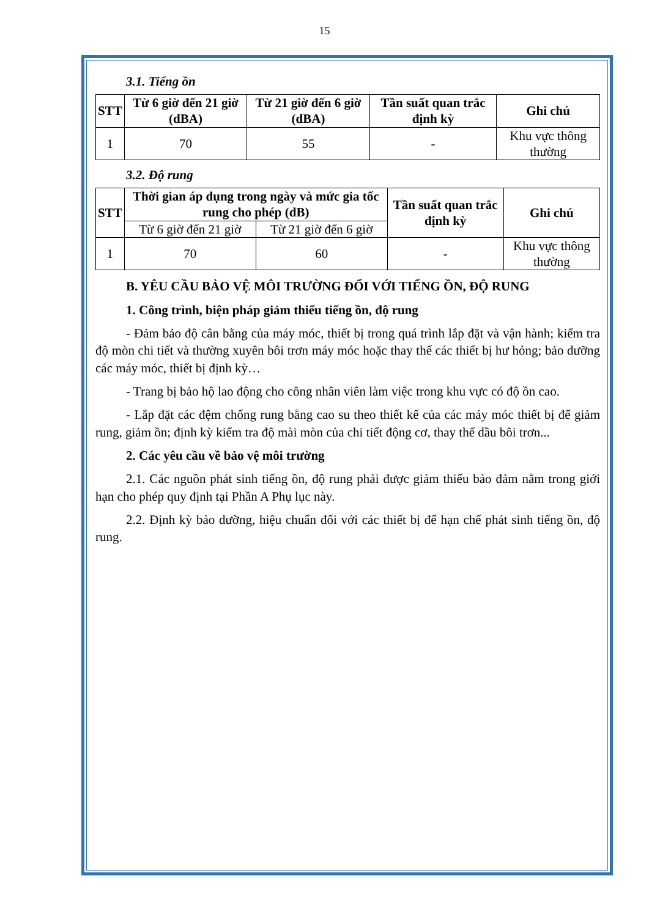15
3.1. Tiếng ồn
| STT | Từ 6 giờ đến 21 giờ (dBA) | Từ 21 giờ đến 6 giờ (dBA) | Tần suất quan trắc định kỳ | Ghi chú |
| --- | --- | --- | --- | --- |
| 1 | 70 | 55 | - | Khu vực thông thường |
3.2. Độ rung
| STT | Thời gian áp dụng trong ngày và mức gia tốc rung cho phép (dB) | | Tần suất quan trắc định kỳ | Ghi chú |
| --- | --- | --- | --- | --- |
| | Từ 6 giờ đến 21 giờ | Từ 21 giờ đến 6 giờ | | |
| 1 | 70 | 60 | - | Khu vực thông thường |
B. YÊU CẦU BẢO VỆ MÔI TRƯỜNG ĐỐI VỚI TIẾNG ỒN, ĐỘ RUNG
1. Công trình, biện pháp giảm thiểu tiếng ồn, độ rung
- Đảm bảo độ cân bằng của máy móc, thiết bị trong quá trình lắp đặt và vận hành; kiểm tra độ mòn chi tiết và thường xuyên bôi trơn máy móc hoặc thay thế các thiết bị hư hỏng; bảo dưỡng các máy móc, thiết bị định kỳ…
- Trang bị bảo hộ lao động cho công nhân viên làm việc trong khu vực có độ ồn cao.
- Lắp đặt các đệm chống rung bằng cao su theo thiết kế của các máy móc thiết bị để giảm rung, giảm ồn; định kỳ kiểm tra độ mài mòn của chi tiết động cơ, thay thế dầu bôi trơn...
2. Các yêu cầu về bảo vệ môi trường
2.1. Các nguồn phát sinh tiếng ồn, độ rung phải được giảm thiểu bảo đảm nằm trong giới hạn cho phép quy định tại Phần A Phụ lục này.
2.2. Định kỳ bảo dưỡng, hiệu chuẩn đối với các thiết bị để hạn chế phát sinh tiếng ồn, độ rung.